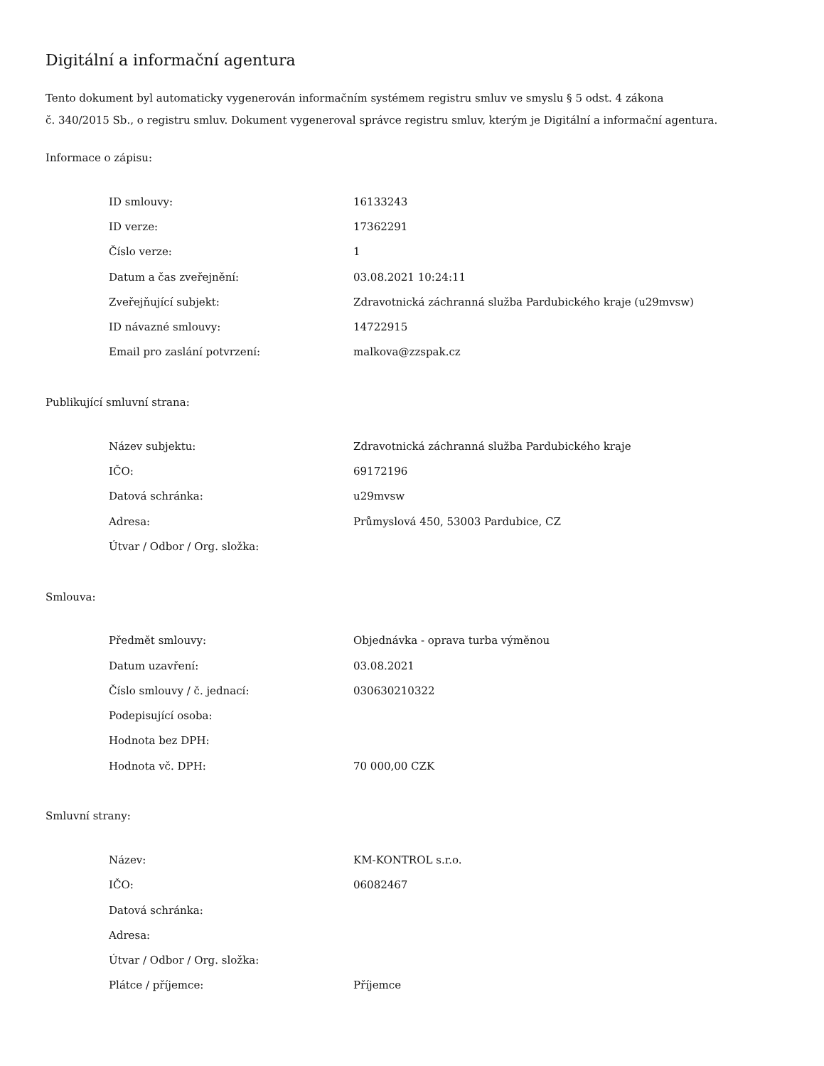Digitální a informační agentura
Tento dokument byl automaticky vygenerován informačním systémem registru smluv ve smyslu § 5 odst. 4 zákona
č. 340/2015 Sb., o registru smluv. Dokument vygeneroval správce registru smluv, kterým je Digitální a informační agentura.
Informace o zápisu:
| ID smlouvy: | 16133243 |
| ID verze: | 17362291 |
| Číslo verze: | 1 |
| Datum a čas zveřejnění: | 03.08.2021 10:24:11 |
| Zveřejňující subjekt: | Zdravotnická záchranná služba Pardubického kraje (u29mvsw) |
| ID návazné smlouvy: | 14722915 |
| Email pro zaslání potvrzení: | malkova@zzspak.cz |
Publikující smluvní strana:
| Název subjektu: | Zdravotnická záchranná služba Pardubického kraje |
| IČO: | 69172196 |
| Datová schránka: | u29mvsw |
| Adresa: | Průmyslová 450, 53003 Pardubice, CZ |
| Útvar / Odbor / Org. složka: | |
Smlouva:
| Předmět smlouvy: | Objednávka - oprava turba výměnou |
| Datum uzavření: | 03.08.2021 |
| Číslo smlouvy / č. jednací: | 030630210322 |
| Podepisující osoba: | |
| Hodnota bez DPH: | |
| Hodnota vč. DPH: | 70 000,00 CZK |
Smluvní strany:
| Název: | KM-KONTROL s.r.o. |
| IČO: | 06082467 |
| Datová schránka: | |
| Adresa: | |
| Útvar / Odbor / Org. složka: | |
| Plátce / příjemce: | Příjemce |